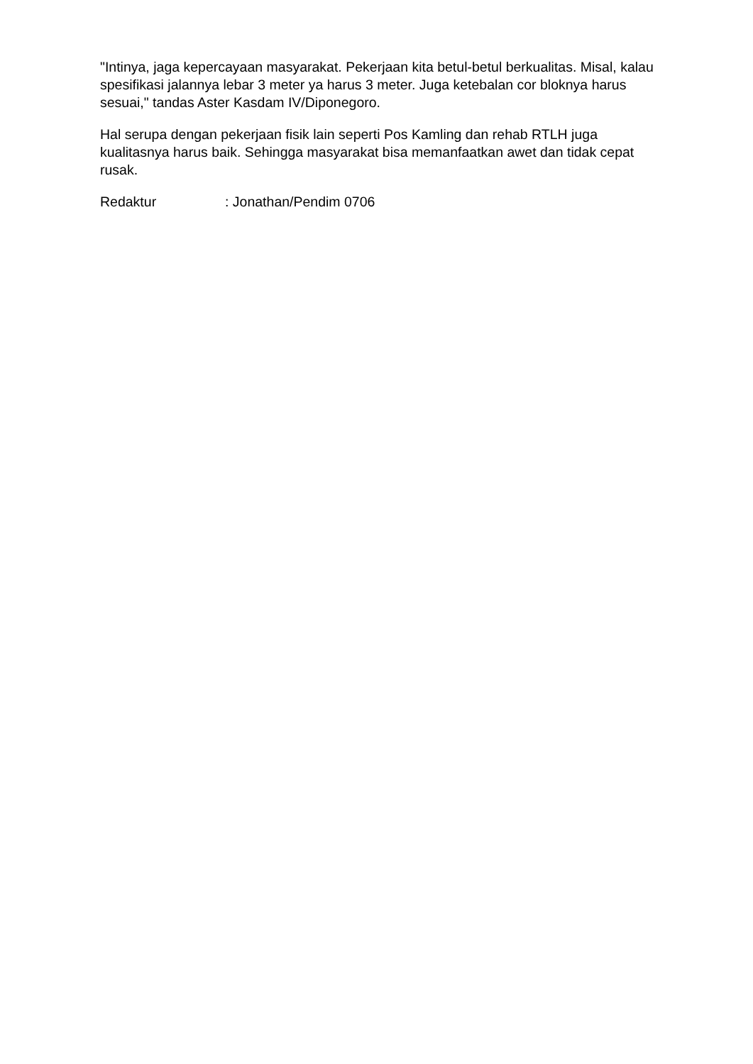"Intinya, jaga kepercayaan masyarakat. Pekerjaan kita betul-betul berkualitas. Misal, kalau spesifikasi jalannya lebar 3 meter ya harus 3 meter. Juga ketebalan cor bloknya harus sesuai," tandas Aster Kasdam IV/Diponegoro.
Hal serupa dengan pekerjaan fisik lain seperti Pos Kamling dan rehab RTLH juga kualitasnya harus baik. Sehingga masyarakat bisa memanfaatkan awet dan tidak cepat rusak.
Redaktur : Jonathan/Pendim 0706